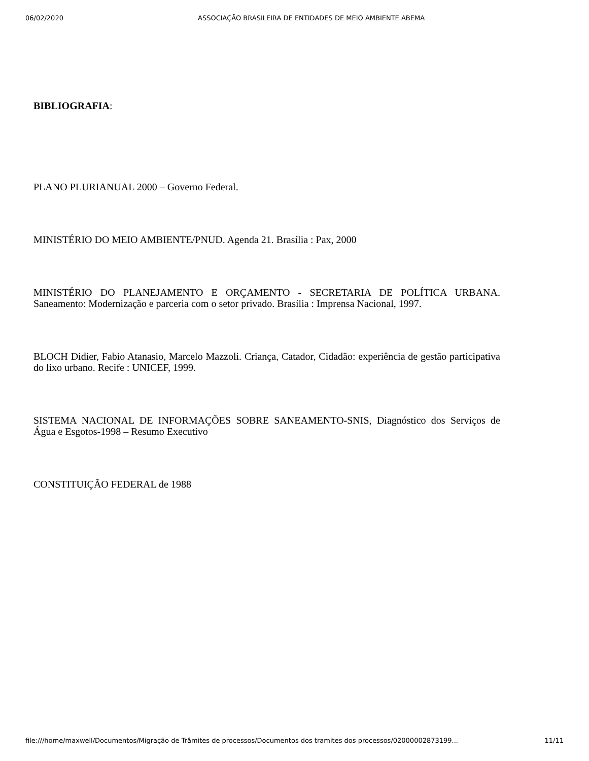06/02/2020 ASSOCIAÇÃO BRASILEIRA DE ENTIDADES DE MEIO AMBIENTE ABEMA
BIBLIOGRAFIA:
PLANO PLURIANUAL 2000 – Governo Federal.
MINISTÉRIO DO MEIO AMBIENTE/PNUD. Agenda 21. Brasília : Pax, 2000
MINISTÉRIO DO PLANEJAMENTO E ORÇAMENTO - SECRETARIA DE POLÍTICA URBANA. Saneamento: Modernização e parceria com o setor privado. Brasília : Imprensa Nacional, 1997.
BLOCH Didier, Fabio Atanasio, Marcelo Mazzoli. Criança, Catador, Cidadão: experiência de gestão participativa do lixo urbano. Recife : UNICEF, 1999.
SISTEMA NACIONAL DE INFORMAÇÕES SOBRE SANEAMENTO-SNIS, Diagnóstico dos Serviços de Água e Esgotos-1998 – Resumo Executivo
CONSTITUIÇÃO FEDERAL de 1988
file:///home/maxwell/Documentos/Migração de Trâmites de processos/Documentos dos tramites dos processos/02000002873199... 11/11